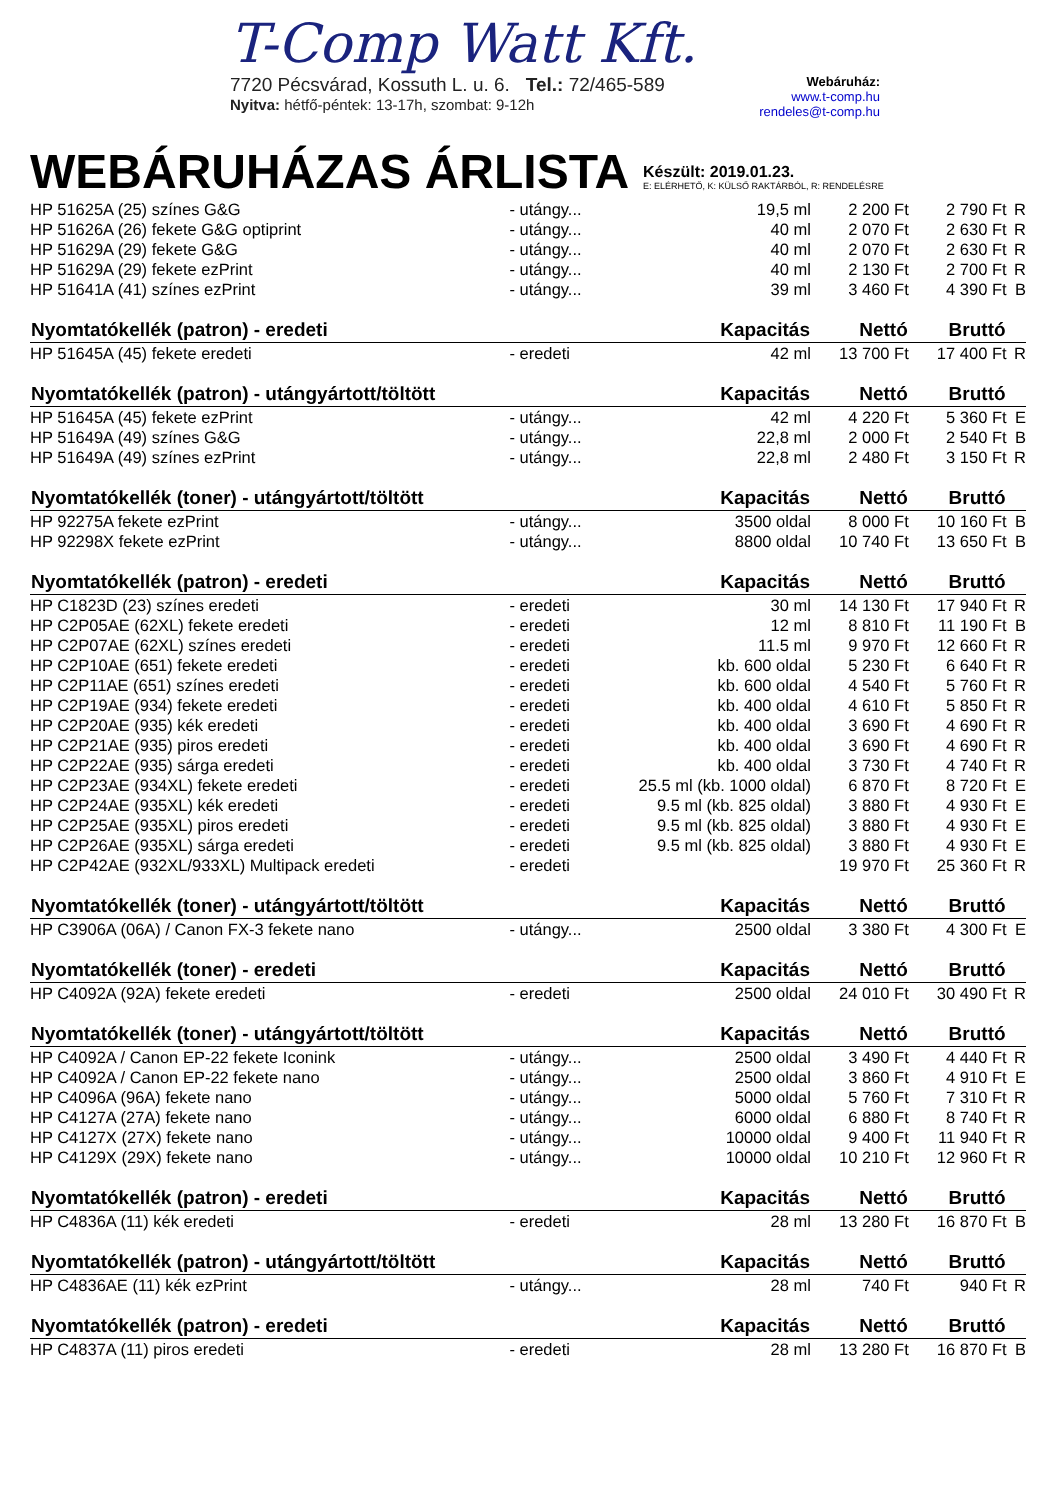T-Comp Watt Kft.
7720 Pécsvárad, Kossuth L. u. 6. Tel.: 72/465-589
Nyitva: hétfő-péntek: 13-17h, szombat: 9-12h
Webáruház:
www.t-comp.hu
rendeles@t-comp.hu
WEBÁRUHÁZAS ÁRLISTA
Készült: 2019.01.23.
E: ELÉRHETŐ, K: KÜLSŐ RAKTÁRBÓL, R: RENDELÉSRE
| HP 51625A (25) színes G&G | - utángy... | 19,5 ml | 2 200 Ft | 2 790 Ft | R |
| HP 51626A (26) fekete G&G optiprint | - utángy... | 40 ml | 2 070 Ft | 2 630 Ft | R |
| HP 51629A (29) fekete G&G | - utángy... | 40 ml | 2 070 Ft | 2 630 Ft | R |
| HP 51629A (29) fekete ezPrint | - utángy... | 40 ml | 2 130 Ft | 2 700 Ft | R |
| HP 51641A (41) színes ezPrint | - utángy... | 39 ml | 3 460 Ft | 4 390 Ft | B |
| Nyomtatókellék (patron) - eredeti | | Kapacitás | Nettó | Bruttó | |
| HP 51645A (45) fekete eredeti | - eredeti | 42 ml | 13 700 Ft | 17 400 Ft | R |
| Nyomtatókellék (patron) - utángyártott/töltött | | Kapacitás | Nettó | Bruttó | |
| HP 51645A (45) fekete ezPrint | - utángy... | 42 ml | 4 220 Ft | 5 360 Ft | E |
| HP 51649A (49) színes G&G | - utángy... | 22,8 ml | 2 000 Ft | 2 540 Ft | B |
| HP 51649A (49) színes ezPrint | - utángy... | 22,8 ml | 2 480 Ft | 3 150 Ft | R |
| Nyomtatókellék (toner) - utángyártott/töltött | | Kapacitás | Nettó | Bruttó | |
| HP 92275A fekete ezPrint | - utángy... | 3500 oldal | 8 000 Ft | 10 160 Ft | B |
| HP 92298X fekete ezPrint | - utángy... | 8800 oldal | 10 740 Ft | 13 650 Ft | B |
| Nyomtatókellék (patron) - eredeti | | Kapacitás | Nettó | Bruttó | |
| HP C1823D (23) színes eredeti | - eredeti | 30 ml | 14 130 Ft | 17 940 Ft | R |
| HP C2P05AE (62XL) fekete eredeti | - eredeti | 12 ml | 8 810 Ft | 11 190 Ft | B |
| HP C2P07AE (62XL) színes eredeti | - eredeti | 11.5 ml | 9 970 Ft | 12 660 Ft | R |
| HP C2P10AE (651) fekete eredeti | - eredeti | kb. 600 oldal | 5 230 Ft | 6 640 Ft | R |
| HP C2P11AE (651) színes eredeti | - eredeti | kb. 600 oldal | 4 540 Ft | 5 760 Ft | R |
| HP C2P19AE (934) fekete eredeti | - eredeti | kb. 400 oldal | 4 610 Ft | 5 850 Ft | R |
| HP C2P20AE (935) kék eredeti | - eredeti | kb. 400 oldal | 3 690 Ft | 4 690 Ft | R |
| HP C2P21AE (935) piros eredeti | - eredeti | kb. 400 oldal | 3 690 Ft | 4 690 Ft | R |
| HP C2P22AE (935) sárga eredeti | - eredeti | kb. 400 oldal | 3 730 Ft | 4 740 Ft | R |
| HP C2P23AE (934XL) fekete eredeti | - eredeti | 25.5 ml (kb. 1000 oldal) | 6 870 Ft | 8 720 Ft | E |
| HP C2P24AE (935XL) kék eredeti | - eredeti | 9.5 ml (kb. 825 oldal) | 3 880 Ft | 4 930 Ft | E |
| HP C2P25AE (935XL) piros eredeti | - eredeti | 9.5 ml (kb. 825 oldal) | 3 880 Ft | 4 930 Ft | E |
| HP C2P26AE (935XL) sárga eredeti | - eredeti | 9.5 ml (kb. 825 oldal) | 3 880 Ft | 4 930 Ft | E |
| HP C2P42AE (932XL/933XL) Multipack eredeti | - eredeti | | 19 970 Ft | 25 360 Ft | R |
| Nyomtatókellék (toner) - utángyártott/töltött | | Kapacitás | Nettó | Bruttó | |
| HP C3906A (06A) / Canon FX-3 fekete nano | - utángy... | 2500 oldal | 3 380 Ft | 4 300 Ft | E |
| Nyomtatókellék (toner) - eredeti | | Kapacitás | Nettó | Bruttó | |
| HP C4092A (92A) fekete eredeti | - eredeti | 2500 oldal | 24 010 Ft | 30 490 Ft | R |
| Nyomtatókellék (toner) - utángyártott/töltött | | Kapacitás | Nettó | Bruttó | |
| HP C4092A / Canon EP-22 fekete Iconink | - utángy... | 2500 oldal | 3 490 Ft | 4 440 Ft | R |
| HP C4092A / Canon EP-22 fekete nano | - utángy... | 2500 oldal | 3 860 Ft | 4 910 Ft | E |
| HP C4096A (96A) fekete nano | - utángy... | 5000 oldal | 5 760 Ft | 7 310 Ft | R |
| HP C4127A (27A) fekete nano | - utángy... | 6000 oldal | 6 880 Ft | 8 740 Ft | R |
| HP C4127X (27X) fekete nano | - utángy... | 10000 oldal | 9 400 Ft | 11 940 Ft | R |
| HP C4129X (29X) fekete nano | - utángy... | 10000 oldal | 10 210 Ft | 12 960 Ft | R |
| Nyomtatókellék (patron) - eredeti | | Kapacitás | Nettó | Bruttó | |
| HP C4836A (11) kék eredeti | - eredeti | 28 ml | 13 280 Ft | 16 870 Ft | B |
| Nyomtatókellék (patron) - utángyártott/töltött | | Kapacitás | Nettó | Bruttó | |
| HP C4836AE (11) kék ezPrint | - utángy... | 28 ml | 740 Ft | 940 Ft | R |
| Nyomtatókellék (patron) - eredeti | | Kapacitás | Nettó | Bruttó | |
| HP C4837A (11) piros eredeti | - eredeti | 28 ml | 13 280 Ft | 16 870 Ft | B |